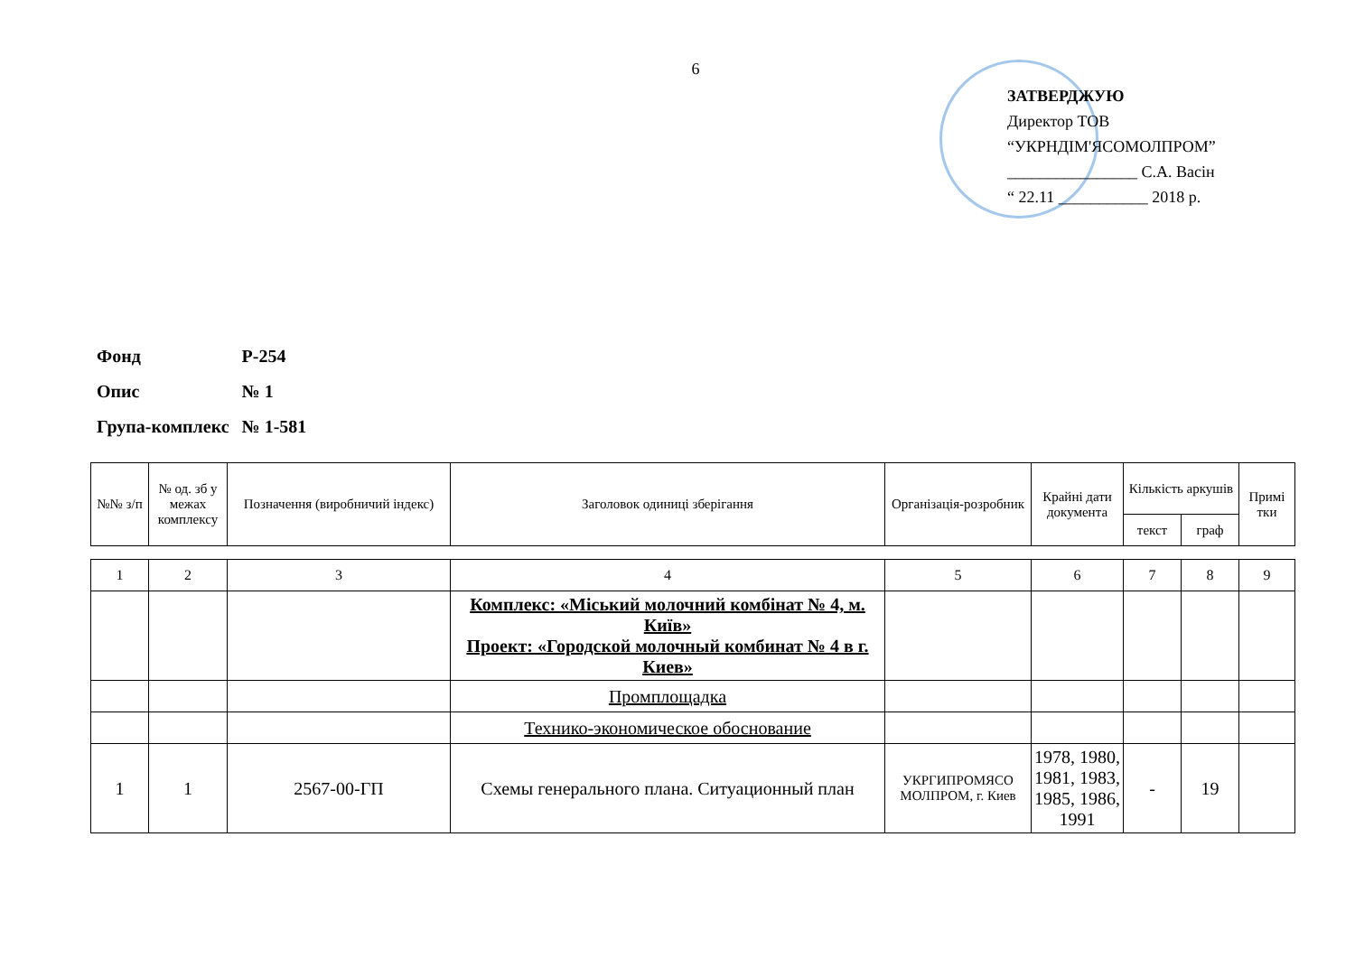6
ЗАТВЕРДЖУЮ
Директор ТОВ
“УКРНДІМ'ЯСОМОЛПРОМ”
________________ С.А. Васін
“ 22.11 ___________ 2018 р.
| Фонд | Р-254 |
| Опис | № 1 |
| Група-комплекс | № 1-581 |
| №№ з/п | № од. зб у межах комплексу | Позначення (виробничий індекс) | Заголовок одиниці зберігання | Організація-розробник | Крайні дати документа | Кількість аркушів | | Примі тки |
| --- | --- | --- | --- | --- | --- | --- | --- | --- |
| | | | | | | текст | граф | |
| 1 | 2 | 3 | 4 | 5 | 6 | 7 | 8 | 9 |
| | | | Комплекс: «Міський молочний комбінат № 4, м. Київ» Проект: «Городской молочный комбинат № 4 в г. Киев» | | | | | |
| | | | Промплощадка | | | | | |
| | | | Технико-экономическое обоснование | | | | | |
| 1 | 1 | 2567-00-ГП | Схемы генерального плана. Ситуационный план | УКРГИПРОМЯСО МОЛПРОМ, г. Киев | 1978, 1980, 1981, 1983, 1985, 1986, 1991 | - | 19 | |